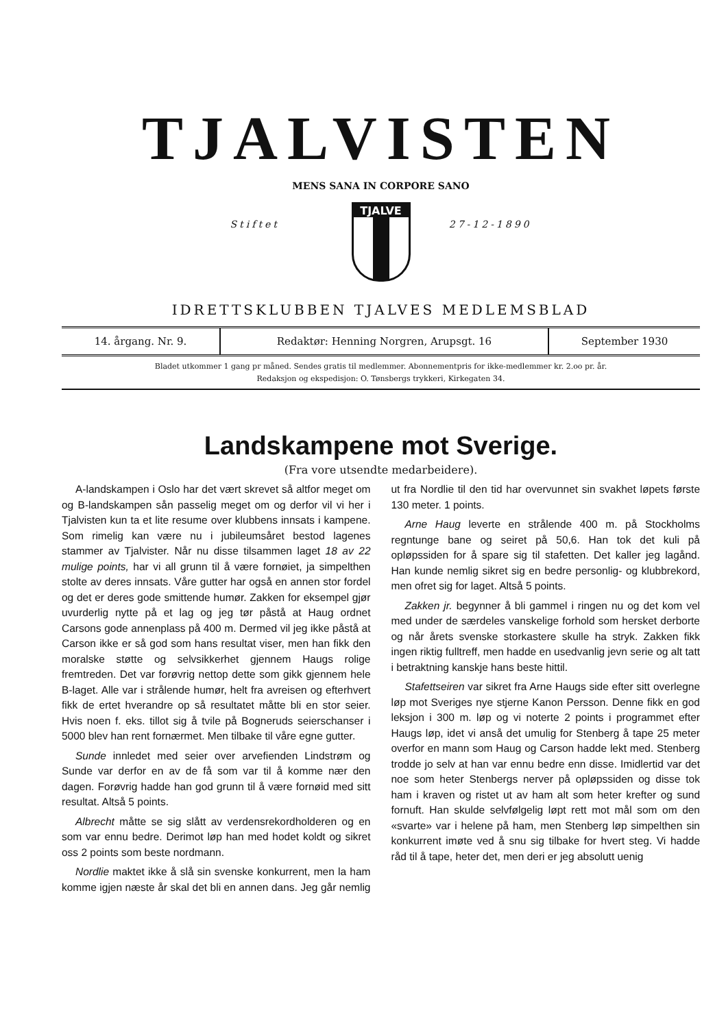TJALVISTEN
MENS SANA IN CORPORE SANO
Stiftet 27-12-1890
TJALVE
IDRETTSKLUBBEN TJALVES MEDLEMSBLAD
14. årgang. Nr. 9. Redaktør: Henning Norgren, Arupsgt. 16
September 1930
Bladet utkommer 1 gang pr måned. Sendes gratis til medlemmer. Abonnementpris for ikke-medlemmer kr. 2.oo pr. år.
Redaksjon og ekspedisjon: O. Tønsbergs trykkeri, Kirkegaten 34.
Landskampene mot Sverige.
(Fra vore utsendte medarbeidere).
A-landskampen i Oslo har det vært skrevet så altfor meget om og B-landskampen sån passelig meget om og derfor vil vi her i Tjalvisten kun ta et lite resume over klubbens innsats i kampene. Som rimelig kan være nu i jubileumsåret bestod lagenes stammer av Tjalvister. Når nu disse tilsammen laget 18 av 22 mulige points, har vi all grunn til å være fornøiet, ja simpelthen stolte av deres innsats. Våre gutter har også en annen stor fordel og det er deres gode smittende humør. Zakken for eksempel gjør uvurderlig nytte på et lag og jeg tør påstå at Haug ordnet Carsons gode annenplass på 400 m. Dermed vil jeg ikke påstå at Carson ikke er så god som hans resultat viser, men han fikk den moralske støtte og selvsikkerhet gjennem Haugs rolige fremtreden. Det var forøvrig nettop dette som gikk gjennem hele B-laget. Alle var i strålende humør, helt fra avreisen og efterhvert fikk de ertet hverandre op så resultatet måtte bli en stor seier. Hvis noen f. eks. tillot sig å tvile på Bogneruds seierschanser i 5000 blev han rent fornærmet. Men tilbake til våre egne gutter.
Sunde innledet med seier over arvefienden Lindstrøm og Sunde var derfor en av de få som var til å komme nær den dagen. Forøvrig hadde han god grunn til å være fornøid med sitt resultat. Altså 5 points.
Albrecht måtte se sig slått av verdensrekordholderen og en som var ennu bedre. Derimot løp han med hodet koldt og sikret oss 2 points som beste nordmann.
Nordlie maktet ikke å slå sin svenske konkurrent, men la ham komme igjen næste år skal det bli en annen dans. Jeg går nemlig ut fra Nordlie til den tid har overvunnet sin svakhet løpets første 130 meter. 1 points.
Arne Haug leverte en strålende 400 m. på Stockholms regntunge bane og seiret på 50,6. Han tok det kuli på opløpssiden for å spare sig til stafetten. Det kaller jeg lagånd. Han kunde nemlig sikret sig en bedre personlig- og klubbrekord, men ofret sig for laget. Altså 5 points.
Zakken jr. begynner å bli gammel i ringen nu og det kom vel med under de særdeles vanskelige forhold som hersket derborte og når årets svenske storkastere skulle ha stryk. Zakken fikk ingen riktig fulltreff, men hadde en usedvanlig jevn serie og alt tatt i betraktning kanskje hans beste hittil.
Stafettseiren var sikret fra Arne Haugs side efter sitt overlegne løp mot Sveriges nye stjerne Kanon Persson. Denne fikk en god leksjon i 300 m. løp og vi noterte 2 points i programmet efter Haugs løp, idet vi anså det umulig for Stenberg å tape 25 meter overfor en mann som Haug og Carson hadde lekt med. Stenberg trodde jo selv at han var ennu bedre enn disse. Imidlertid var det noe som heter Stenbergs nerver på opløpssiden og disse tok ham i kraven og ristet ut av ham alt som heter krefter og sund fornuft. Han skulde selvfølgelig løpt rett mot mål som om den «svarte» var i helene på ham, men Stenberg løp simpelthen sin konkurrent imøte ved å snu sig tilbake for hvert steg. Vi hadde råd til å tape, heter det, men deri er jeg absolutt uenig